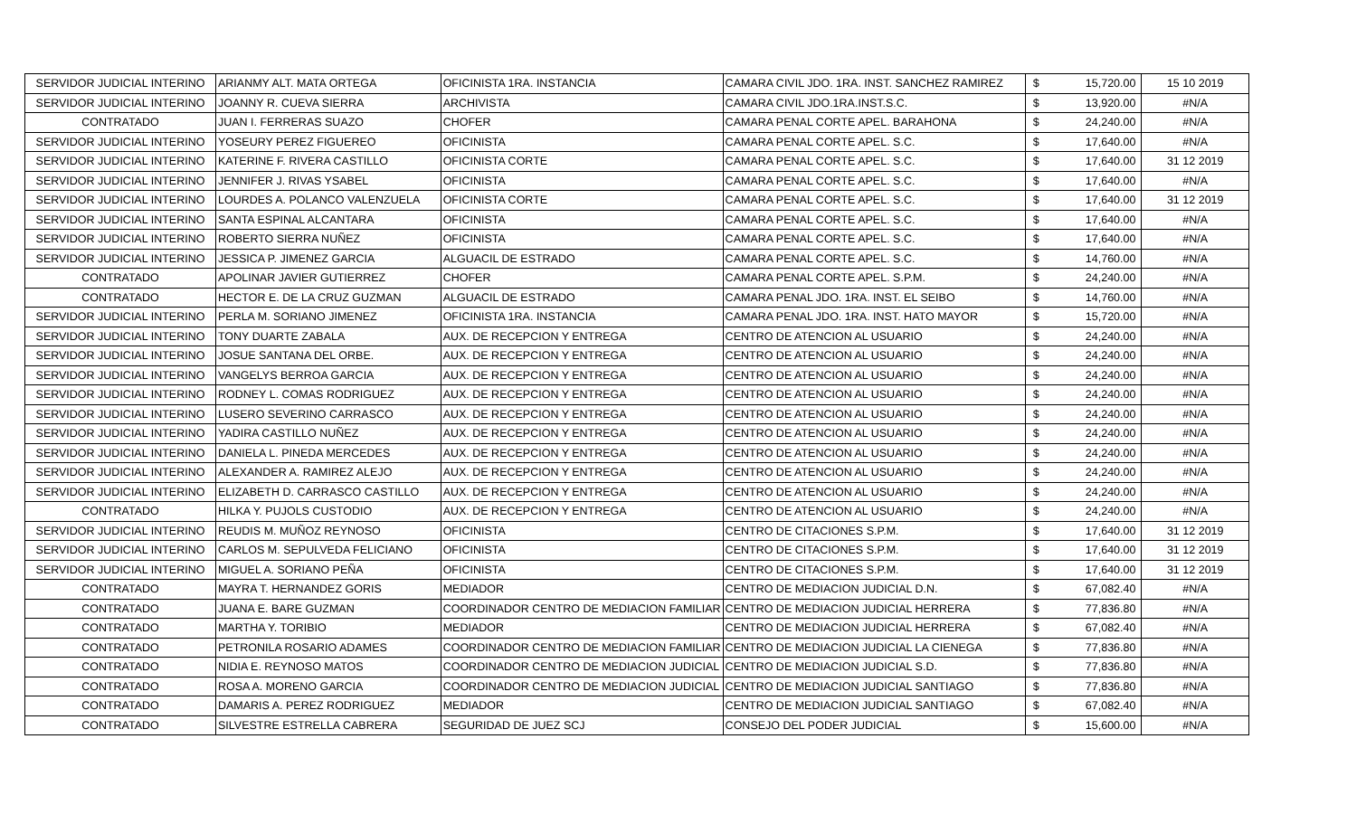| SERVIDOR JUDICIAL INTERINO | ARIANMY ALT. MATA ORTEGA | OFICINISTA 1RA. INSTANCIA | CAMARA CIVIL JDO. 1RA. INST. SANCHEZ RAMIREZ | $ | 15,720.00 | 15 10 2019 |
| SERVIDOR JUDICIAL INTERINO | JOANNY R. CUEVA SIERRA | ARCHIVISTA | CAMARA CIVIL JDO.1RA.INST.S.C. | $ | 13,920.00 | #N/A |
| CONTRATADO | JUAN I. FERRERAS SUAZO | CHOFER | CAMARA PENAL CORTE APEL. BARAHONA | $ | 24,240.00 | #N/A |
| SERVIDOR JUDICIAL INTERINO | YOSEURY PEREZ FIGUEREO | OFICINISTA | CAMARA PENAL CORTE APEL. S.C. | $ | 17,640.00 | #N/A |
| SERVIDOR JUDICIAL INTERINO | KATERINE F. RIVERA CASTILLO | OFICINISTA CORTE | CAMARA PENAL CORTE APEL. S.C. | $ | 17,640.00 | 31 12 2019 |
| SERVIDOR JUDICIAL INTERINO | JENNIFER J. RIVAS YSABEL | OFICINISTA | CAMARA PENAL CORTE APEL. S.C. | $ | 17,640.00 | #N/A |
| SERVIDOR JUDICIAL INTERINO | LOURDES A. POLANCO VALENZUELA | OFICINISTA CORTE | CAMARA PENAL CORTE APEL. S.C. | $ | 17,640.00 | 31 12 2019 |
| SERVIDOR JUDICIAL INTERINO | SANTA ESPINAL ALCANTARA | OFICINISTA | CAMARA PENAL CORTE APEL. S.C. | $ | 17,640.00 | #N/A |
| SERVIDOR JUDICIAL INTERINO | ROBERTO SIERRA NUÑEZ | OFICINISTA | CAMARA PENAL CORTE APEL. S.C. | $ | 17,640.00 | #N/A |
| SERVIDOR JUDICIAL INTERINO | JESSICA P. JIMENEZ GARCIA | ALGUACIL DE ESTRADO | CAMARA PENAL CORTE APEL. S.C. | $ | 14,760.00 | #N/A |
| CONTRATADO | APOLINAR JAVIER GUTIERREZ | CHOFER | CAMARA PENAL CORTE APEL. S.P.M. | $ | 24,240.00 | #N/A |
| CONTRATADO | HECTOR E. DE LA CRUZ GUZMAN | ALGUACIL DE ESTRADO | CAMARA PENAL JDO. 1RA. INST. EL SEIBO | $ | 14,760.00 | #N/A |
| SERVIDOR JUDICIAL INTERINO | PERLA M. SORIANO JIMENEZ | OFICINISTA 1RA. INSTANCIA | CAMARA PENAL JDO. 1RA. INST. HATO MAYOR | $ | 15,720.00 | #N/A |
| SERVIDOR JUDICIAL INTERINO | TONY DUARTE ZABALA | AUX. DE RECEPCION Y ENTREGA | CENTRO DE ATENCION AL USUARIO | $ | 24,240.00 | #N/A |
| SERVIDOR JUDICIAL INTERINO | JOSUE SANTANA DEL ORBE. | AUX. DE RECEPCION Y ENTREGA | CENTRO DE ATENCION AL USUARIO | $ | 24,240.00 | #N/A |
| SERVIDOR JUDICIAL INTERINO | VANGELYS BERROA GARCIA | AUX. DE RECEPCION Y ENTREGA | CENTRO DE ATENCION AL USUARIO | $ | 24,240.00 | #N/A |
| SERVIDOR JUDICIAL INTERINO | RODNEY L. COMAS RODRIGUEZ | AUX. DE RECEPCION Y ENTREGA | CENTRO DE ATENCION AL USUARIO | $ | 24,240.00 | #N/A |
| SERVIDOR JUDICIAL INTERINO | LUSERO SEVERINO CARRASCO | AUX. DE RECEPCION Y ENTREGA | CENTRO DE ATENCION AL USUARIO | $ | 24,240.00 | #N/A |
| SERVIDOR JUDICIAL INTERINO | YADIRA CASTILLO NUÑEZ | AUX. DE RECEPCION Y ENTREGA | CENTRO DE ATENCION AL USUARIO | $ | 24,240.00 | #N/A |
| SERVIDOR JUDICIAL INTERINO | DANIELA L. PINEDA MERCEDES | AUX. DE RECEPCION Y ENTREGA | CENTRO DE ATENCION AL USUARIO | $ | 24,240.00 | #N/A |
| SERVIDOR JUDICIAL INTERINO | ALEXANDER A. RAMIREZ ALEJO | AUX. DE RECEPCION Y ENTREGA | CENTRO DE ATENCION AL USUARIO | $ | 24,240.00 | #N/A |
| SERVIDOR JUDICIAL INTERINO | ELIZABETH D. CARRASCO CASTILLO | AUX. DE RECEPCION Y ENTREGA | CENTRO DE ATENCION AL USUARIO | $ | 24,240.00 | #N/A |
| CONTRATADO | HILKA Y. PUJOLS CUSTODIO | AUX. DE RECEPCION Y ENTREGA | CENTRO DE ATENCION AL USUARIO | $ | 24,240.00 | #N/A |
| SERVIDOR JUDICIAL INTERINO | REUDIS M. MUÑOZ REYNOSO | OFICINISTA | CENTRO DE CITACIONES S.P.M. | $ | 17,640.00 | 31 12 2019 |
| SERVIDOR JUDICIAL INTERINO | CARLOS M. SEPULVEDA FELICIANO | OFICINISTA | CENTRO DE CITACIONES S.P.M. | $ | 17,640.00 | 31 12 2019 |
| SERVIDOR JUDICIAL INTERINO | MIGUEL A. SORIANO PEÑA | OFICINISTA | CENTRO DE CITACIONES S.P.M. | $ | 17,640.00 | 31 12 2019 |
| CONTRATADO | MAYRA T. HERNANDEZ GORIS | MEDIADOR | CENTRO DE MEDIACION JUDICIAL D.N. | $ | 67,082.40 | #N/A |
| CONTRATADO | JUANA E. BARE GUZMAN | COORDINADOR CENTRO DE MEDIACION FAMILIAR | CENTRO DE MEDIACION JUDICIAL HERRERA | $ | 77,836.80 | #N/A |
| CONTRATADO | MARTHA Y. TORIBIO | MEDIADOR | CENTRO DE MEDIACION JUDICIAL HERRERA | $ | 67,082.40 | #N/A |
| CONTRATADO | PETRONILA ROSARIO ADAMES | COORDINADOR CENTRO DE MEDIACION FAMILIAR | CENTRO DE MEDIACION JUDICIAL LA CIENEGA | $ | 77,836.80 | #N/A |
| CONTRATADO | NIDIA E. REYNOSO MATOS | COORDINADOR CENTRO DE MEDIACION JUDICIAL | CENTRO DE MEDIACION JUDICIAL S.D. | $ | 77,836.80 | #N/A |
| CONTRATADO | ROSA A. MORENO GARCIA | COORDINADOR CENTRO DE MEDIACION JUDICIAL | CENTRO DE MEDIACION JUDICIAL SANTIAGO | $ | 77,836.80 | #N/A |
| CONTRATADO | DAMARIS A. PEREZ RODRIGUEZ | MEDIADOR | CENTRO DE MEDIACION JUDICIAL SANTIAGO | $ | 67,082.40 | #N/A |
| CONTRATADO | SILVESTRE ESTRELLA CABRERA | SEGURIDAD DE JUEZ SCJ | CONSEJO DEL PODER JUDICIAL | $ | 15,600.00 | #N/A |